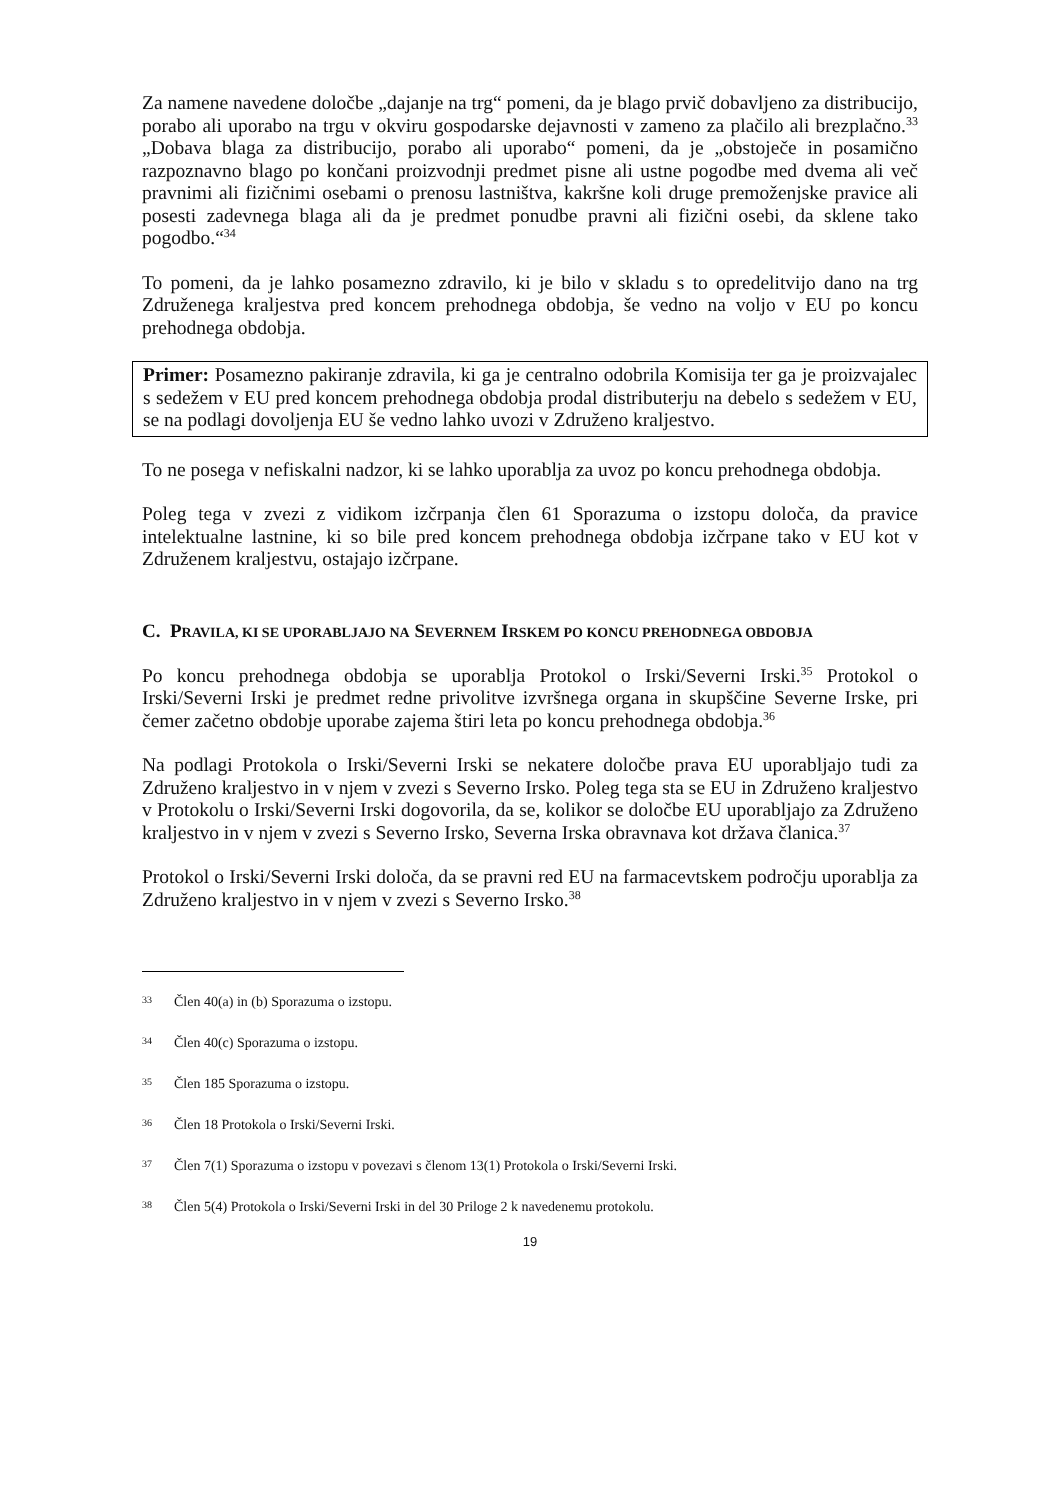Za namene navedene določbe „dajanje na trg“ pomeni, da je blago prvič dobavljeno za distribucijo, porabo ali uporabo na trgu v okviru gospodarske dejavnosti v zameno za plačilo ali brezplačno.<sup>33</sup> „Dobava blaga za distribucijo, porabo ali uporabo“ pomeni, da je „obstoječe in posamično razpoznavno blago po končani proizvodnji predmet pisne ali ustne pogodbe med dvema ali več pravnimi ali fizičnimi osebami o prenosu lastništva, kakršne koli druge premoženjske pravice ali posesti zadevnega blaga ali da je predmet ponudbe pravni ali fizični osebi, da sklene tako pogodbo.“<sup>34</sup>
To pomeni, da je lahko posamezno zdravilo, ki je bilo v skladu s to opredelitvijo dano na trg Združenega kraljestva pred koncem prehodnega obdobja, še vedno na voljo v EU po koncu prehodnega obdobja.
Primer: Posamezno pakiranje zdravila, ki ga je centralno odobrila Komisija ter ga je proizvajalec s sedežem v EU pred koncem prehodnega obdobja prodal distributerju na debelo s sedežem v EU, se na podlagi dovoljenja EU še vedno lahko uvozi v Združeno kraljestvo.
To ne posega v nefiskalni nadzor, ki se lahko uporablja za uvoz po koncu prehodnega obdobja.
Poleg tega v zvezi z vidikom izčrpanja člen 61 Sporazuma o izstopu določa, da pravice intelektualne lastnine, ki so bile pred koncem prehodnega obdobja izčrpane tako v EU kot v Združenem kraljestvu, ostajajo izčrpane.
C. PRAVILA, KI SE UPORABLJAJO NA SEVERNEM IRSKEM PO KONCU PREHODNEGA OBDOBJA
Po koncu prehodnega obdobja se uporablja Protokol o Irski/Severni Irski.<sup>35</sup> Protokol o Irski/Severni Irski je predmet redne privolitve izvršnega organa in skupščine Severne Irske, pri čemer začetno obdobje uporabe zajema štiri leta po koncu prehodnega obdobja.<sup>36</sup>
Na podlagi Protokola o Irski/Severni Irski se nekatere določbe prava EU uporabljajo tudi za Združeno kraljestvo in v njem v zvezi s Severno Irsko. Poleg tega sta se EU in Združeno kraljestvo v Protokolu o Irski/Severni Irski dogovorila, da se, kolikor se določbe EU uporabljajo za Združeno kraljestvo in v njem v zvezi s Severno Irsko, Severna Irska obravnava kot država članica.<sup>37</sup>
Protokol o Irski/Severni Irski določa, da se pravni red EU na farmacevtskem področju uporablja za Združeno kraljestvo in v njem v zvezi s Severno Irsko.<sup>38</sup>
33 Člen 40(a) in (b) Sporazuma o izstopu.
34 Člen 40(c) Sporazuma o izstopu.
35 Člen 185 Sporazuma o izstopu.
36 Člen 18 Protokola o Irski/Severni Irski.
37 Člen 7(1) Sporazuma o izstopu v povezavi s členom 13(1) Protokola o Irski/Severni Irski.
38 Člen 5(4) Protokola o Irski/Severni Irski in del 30 Priloge 2 k navedenemu protokolu.
19